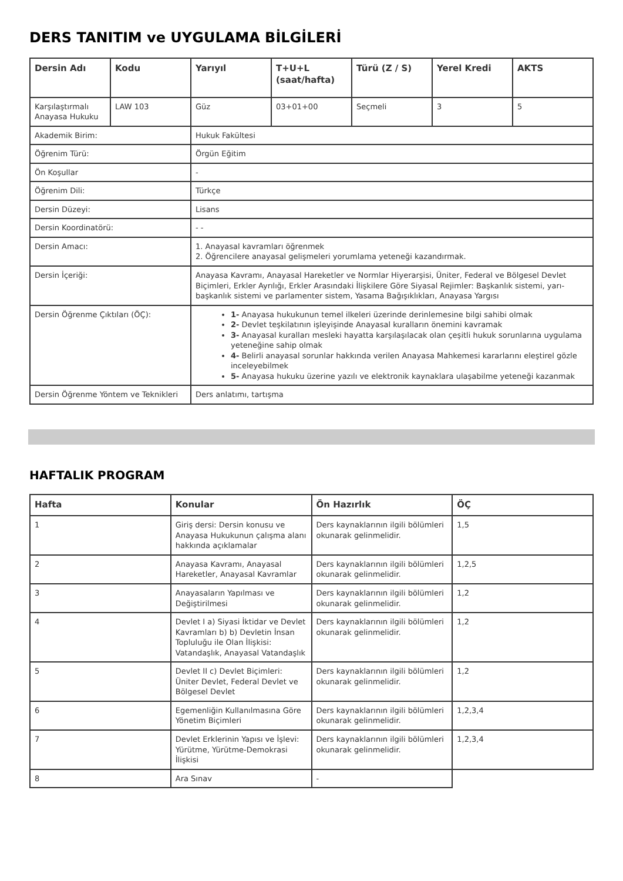DERS TANITIM ve UYGULAMA BİLGİLERİ
| Dersin Adı | Kodu | Yarıyıl | T+U+L (saat/hafta) | Türü (Z / S) | Yerel Kredi | AKTS |
| --- | --- | --- | --- | --- | --- | --- |
| Karşılaştırmalı Anayasa Hukuku | LAW 103 | Güz | 03+01+00 | Seçmeli | 3 | 5 |
| Akademik Birim: | | Hukuk Fakültesi | | | | |
| Öğrenim Türü: | | Örgün Eğitim | | | | |
| Ön Koşullar | | - | | | | |
| Öğrenim Dili: | | Türkçe | | | | |
| Dersin Düzeyi: | | Lisans | | | | |
| Dersin Koordinatörü: | | - - | | | | |
| Dersin Amacı: | | 1. Anayasal kavramları öğrenmek 2. Öğrencilere anayasal gelişmeleri yorumlama yeteneği kazandırmak. | | | | |
| Dersin İçeriği: | | Anayasa Kavramı, Anayasal Hareketler ve Normlar Hiyerarşisi, Üniter, Federal ve Bölgesel Devlet Biçimleri, Erkler Ayrılığı, Erkler Arasındaki İlişkilere Göre Siyasal Rejimler: Başkanlık sistemi, yarı-başkanlık sistemi ve parlamenter sistem, Yasama Bağışıklıkları, Anayasa Yargısı | | | | |
| Dersin Öğrenme Çıktıları (ÖÇ): | | 1- Anayasa hukukunun temel ilkeleri üzerinde derinlemesine bilgi sahibi olmak 2- Devlet teşkilatının işleyişinde Anayasal kuralların önemini kavramak 3- Anayasal kuralları mesleki hayatta karşılaşılacak olan çeşitli hukuk sorunlarına uygulama yeteneğine sahip olmak 4- Belirli anayasal sorunlar hakkında verilen Anayasa Mahkemesi kararlarını eleştirel gözle inceleyebilmek 5- Anayasa hukuku üzerine yazılı ve elektronik kaynaklara ulaşabilme yeteneği kazanmak | | | | |
| Dersin Öğrenme Yöntem ve Teknikleri | | Ders anlatımı, tartışma | | | | |
HAFTALIK PROGRAM
| Hafta | Konular | Ön Hazırlık | ÖÇ |
| --- | --- | --- | --- |
| 1 | Giriş dersi: Dersin konusu ve Anayasa Hukukunun çalışma alanı hakkında açıklamalar | Ders kaynaklarının ilgili bölümleri okunarak gelinmelidir. | 1,5 |
| 2 | Anayasa Kavramı, Anayasal Hareketler, Anayasal Kavramlar | Ders kaynaklarının ilgili bölümleri okunarak gelinmelidir. | 1,2,5 |
| 3 | Anayasaların Yapılması ve Değiştirilmesi | Ders kaynaklarının ilgili bölümleri okunarak gelinmelidir. | 1,2 |
| 4 | Devlet I a) Siyasi İktidar ve Devlet Kavramları b) b) Devletin İnsan Topluluğu ile Olan İlişkisi: Vatandaşlık, Anayasal Vatandaşlık | Ders kaynaklarının ilgili bölümleri okunarak gelinmelidir. | 1,2 |
| 5 | Devlet II c) Devlet Biçimleri: Üniter Devlet, Federal Devlet ve Bölgesel Devlet | Ders kaynaklarının ilgili bölümleri okunarak gelinmelidir. | 1,2 |
| 6 | Egemenliğin Kullanılmasına Göre Yönetim Biçimleri | Ders kaynaklarının ilgili bölümleri okunarak gelinmelidir. | 1,2,3,4 |
| 7 | Devlet Erklerinin Yapısı ve İşlevi: Yürütme, Yürütme-Demokrasi İlişkisi | Ders kaynaklarının ilgili bölümleri okunarak gelinmelidir. | 1,2,3,4 |
| 8 | Ara Sınav | - | |